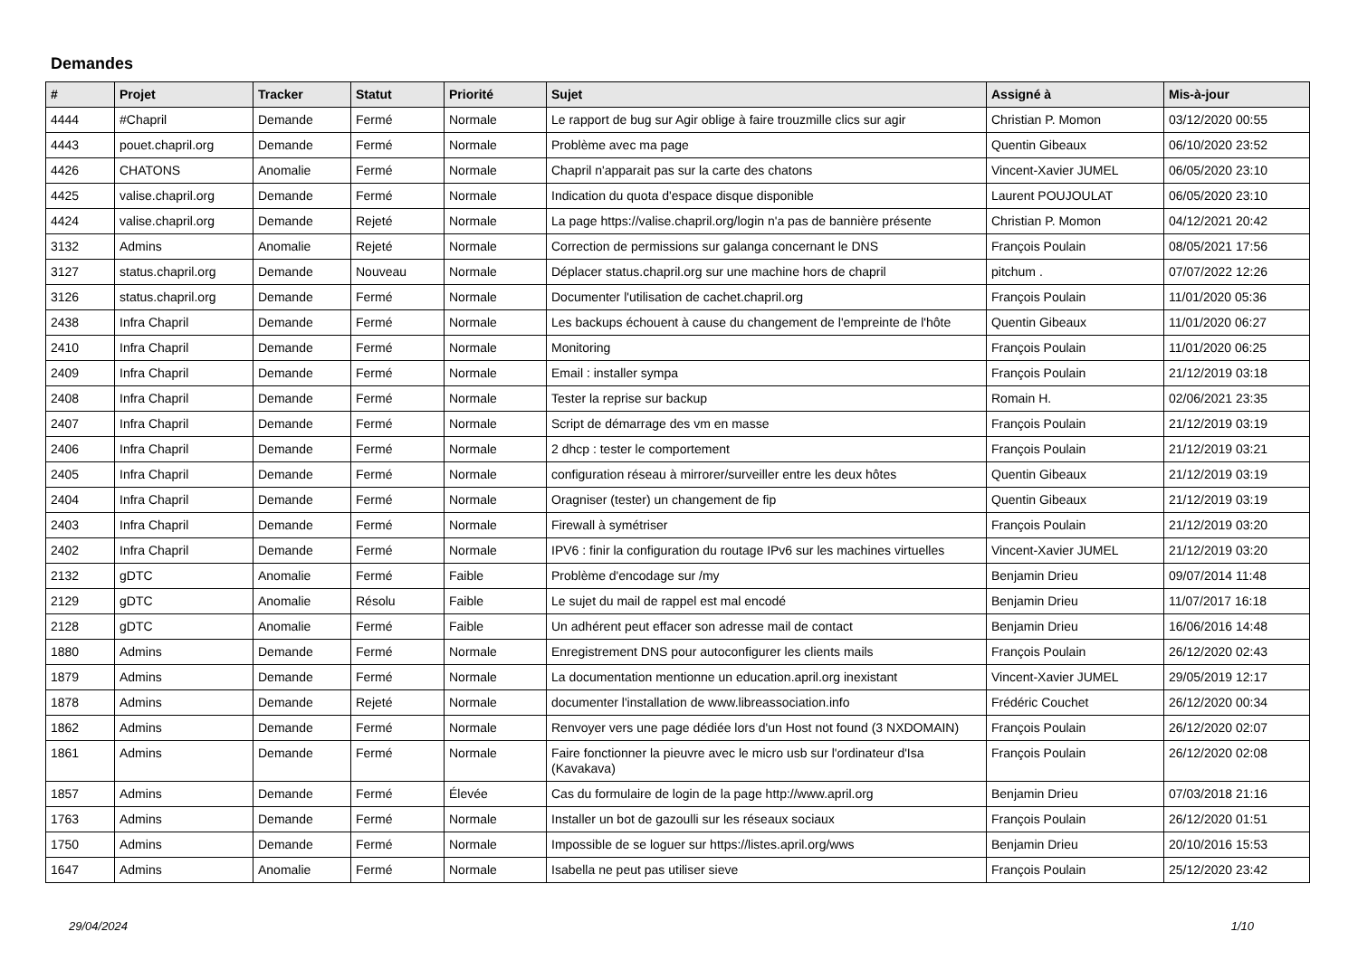Demandes
| # | Projet | Tracker | Statut | Priorité | Sujet | Assigné à | Mis-à-jour |
| --- | --- | --- | --- | --- | --- | --- | --- |
| 4444 | #Chapril | Demande | Fermé | Normale | Le rapport de bug sur Agir oblige à faire trouzmille clics sur agir | Christian P. Momon | 03/12/2020 00:55 |
| 4443 | pouet.chapril.org | Demande | Fermé | Normale | Problème avec ma page | Quentin Gibeaux | 06/10/2020 23:52 |
| 4426 | CHATONS | Anomalie | Fermé | Normale | Chapril n'apparait pas sur la carte des chatons | Vincent-Xavier JUMEL | 06/05/2020 23:10 |
| 4425 | valise.chapril.org | Demande | Fermé | Normale | Indication du quota d'espace disque disponible | Laurent POUJOULAT | 06/05/2020 23:10 |
| 4424 | valise.chapril.org | Demande | Rejeté | Normale | La page https://valise.chapril.org/login n'a pas de bannière présente | Christian P. Momon | 04/12/2021 20:42 |
| 3132 | Admins | Anomalie | Rejeté | Normale | Correction de permissions sur galanga concernant le DNS | François Poulain | 08/05/2021 17:56 |
| 3127 | status.chapril.org | Demande | Nouveau | Normale | Déplacer status.chapril.org sur une machine hors de chapril | pitchum . | 07/07/2022 12:26 |
| 3126 | status.chapril.org | Demande | Fermé | Normale | Documenter l'utilisation de cachet.chapril.org | François Poulain | 11/01/2020 05:36 |
| 2438 | Infra Chapril | Demande | Fermé | Normale | Les backups échouent à cause du changement de l'empreinte de l'hôte | Quentin Gibeaux | 11/01/2020 06:27 |
| 2410 | Infra Chapril | Demande | Fermé | Normale | Monitoring | François Poulain | 11/01/2020 06:25 |
| 2409 | Infra Chapril | Demande | Fermé | Normale | Email : installer sympa | François Poulain | 21/12/2019 03:18 |
| 2408 | Infra Chapril | Demande | Fermé | Normale | Tester la reprise sur backup | Romain H. | 02/06/2021 23:35 |
| 2407 | Infra Chapril | Demande | Fermé | Normale | Script de démarrage des vm en masse | François Poulain | 21/12/2019 03:19 |
| 2406 | Infra Chapril | Demande | Fermé | Normale | 2 dhcp : tester le comportement | François Poulain | 21/12/2019 03:21 |
| 2405 | Infra Chapril | Demande | Fermé | Normale | configuration réseau à mirrorer/surveiller entre les deux hôtes | Quentin Gibeaux | 21/12/2019 03:19 |
| 2404 | Infra Chapril | Demande | Fermé | Normale | Oragniser (tester) un changement de fip | Quentin Gibeaux | 21/12/2019 03:19 |
| 2403 | Infra Chapril | Demande | Fermé | Normale | Firewall à symétriser | François Poulain | 21/12/2019 03:20 |
| 2402 | Infra Chapril | Demande | Fermé | Normale | IPV6 : finir la configuration du routage IPv6 sur les machines virtuelles | Vincent-Xavier JUMEL | 21/12/2019 03:20 |
| 2132 | gDTC | Anomalie | Fermé | Faible | Problème d'encodage sur /my | Benjamin Drieu | 09/07/2014 11:48 |
| 2129 | gDTC | Anomalie | Résolu | Faible | Le sujet du mail de rappel est mal encodé | Benjamin Drieu | 11/07/2017 16:18 |
| 2128 | gDTC | Anomalie | Fermé | Faible | Un adhérent peut effacer son adresse mail de contact | Benjamin Drieu | 16/06/2016 14:48 |
| 1880 | Admins | Demande | Fermé | Normale | Enregistrement DNS pour autoconfigurer les clients mails | François Poulain | 26/12/2020 02:43 |
| 1879 | Admins | Demande | Fermé | Normale | La documentation mentionne un education.april.org inexistant | Vincent-Xavier JUMEL | 29/05/2019 12:17 |
| 1878 | Admins | Demande | Rejeté | Normale | documenter l'installation de www.libreassociation.info | Frédéric Couchet | 26/12/2020 00:34 |
| 1862 | Admins | Demande | Fermé | Normale | Renvoyer vers une page dédiée lors d'un Host not found (3 NXDOMAIN) | François Poulain | 26/12/2020 02:07 |
| 1861 | Admins | Demande | Fermé | Normale | Faire fonctionner la pieuvre avec le micro usb sur l'ordinateur d'Isa (Kavakava) | François Poulain | 26/12/2020 02:08 |
| 1857 | Admins | Demande | Fermé | Élevée | Cas du formulaire de login de la page http://www.april.org | Benjamin Drieu | 07/03/2018 21:16 |
| 1763 | Admins | Demande | Fermé | Normale | Installer un bot de gazoulli sur les réseaux sociaux | François Poulain | 26/12/2020 01:51 |
| 1750 | Admins | Demande | Fermé | Normale | Impossible de se loguer sur https://listes.april.org/wws | Benjamin Drieu | 20/10/2016 15:53 |
| 1647 | Admins | Anomalie | Fermé | Normale | Isabella ne peut pas utiliser sieve | François Poulain | 25/12/2020 23:42 |
29/04/2024 1/10